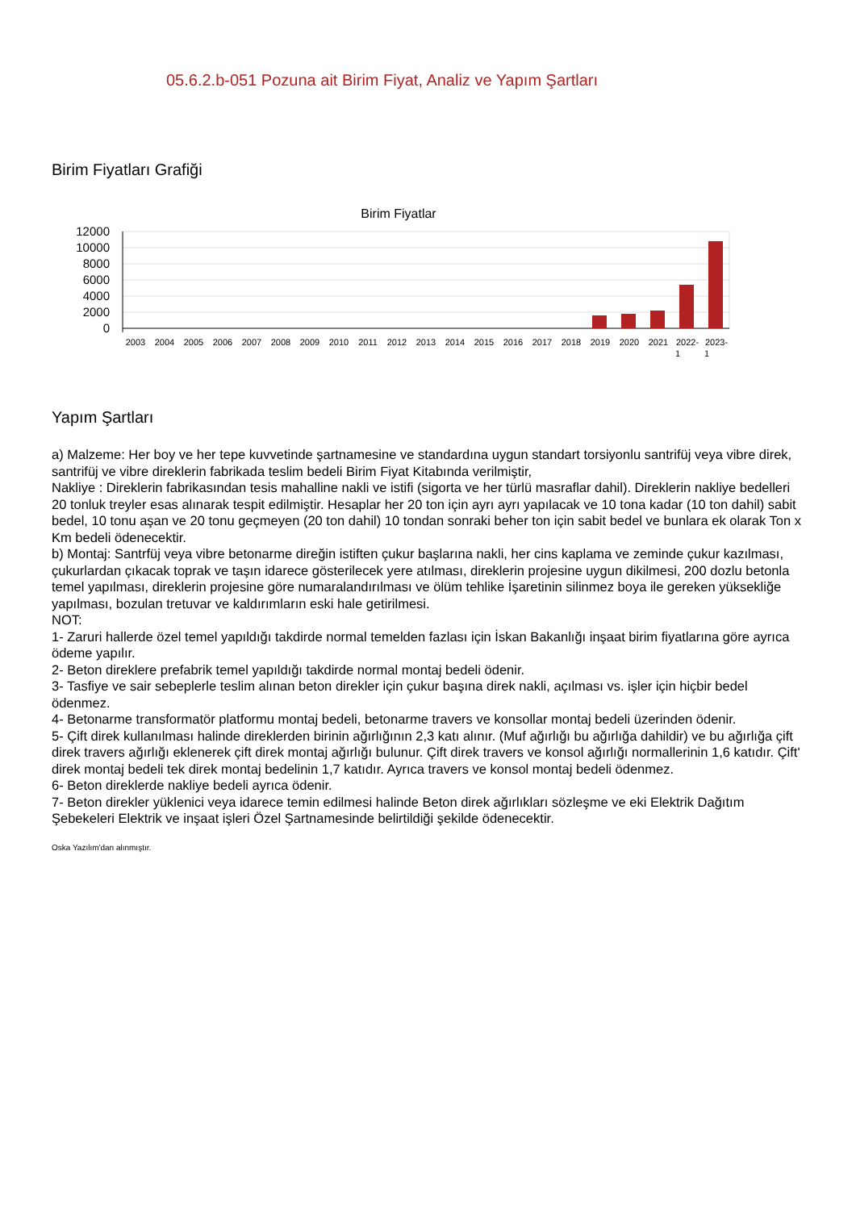05.6.2.b-051 Pozuna ait Birim Fiyat, Analiz ve Yapım Şartları
Birim Fiyatları Grafiği
Birim Fiyatlar
12000
10000
8000
6000
4000
2000
0
2003
2004
2005
2006
2007
2008
2009
2010
2011
2012
2013
2014
2015
2016
2017
2018
2019
2020
2021
2022-
2023-
1
1
Yapım Şartları
a) Malzeme: Her boy ve her tepe kuvvetinde şartnamesine ve standardına uygun standart torsiyonlu santrifüj veya vibre direk, santrifüj ve vibre direklerin fabrikada teslim bedeli Birim Fiyat Kitabında verilmiştir,
Nakliye : Direklerin fabrikasından tesis mahalline nakli ve istifi (sigorta ve her türlü masraflar dahil). Direklerin nakliye bedelleri 20 tonluk treyler esas alınarak tespit edilmiştir. Hesaplar her 20 ton için ayrı ayrı yapılacak ve 10 tona kadar (10 ton dahil) sabit bedel, 10 tonu aşan ve 20 tonu geçmeyen (20 ton dahil) 10 tondan sonraki beher ton için sabit bedel ve bunlara ek olarak Ton x Km bedeli ödenecektir.
b) Montaj: Santrfüj veya vibre betonarme direğin istiften çukur başlarına nakli, her cins kaplama ve zeminde çukur kazılması, çukurlardan çıkacak toprak ve taşın idarece gösterilecek yere atılması, direklerin projesine uygun dikilmesi, 200 dozlu betonla temel yapılması, direklerin projesine göre numaralandırılması ve ölüm tehlike İşaretinin silinmez boya ile gereken yüksekliğe yapılması, bozulan tretuvar ve kaldırımların eski hale getirilmesi.
NOT:
1- Zaruri hallerde özel temel yapıldığı takdirde normal temelden fazlası için İskan Bakanlığı inşaat birim fiyatlarına göre ayrıca ödeme yapılır.
2- Beton direklere prefabrik temel yapıldığı takdirde normal montaj bedeli ödenir.
3- Tasfiye ve sair sebeplerle teslim alınan beton direkler için çukur başına direk nakli, açılması vs. işler için hiçbir bedel ödenmez.
4- Betonarme transformatör platformu montaj bedeli, betonarme travers ve konsollar montaj bedeli üzerinden ödenir.
5- Çift direk kullanılması halinde direklerden birinin ağırlığının 2,3 katı alınır. (Muf ağırlığı bu ağırlığa dahildir) ve bu ağırlığa çift direk travers ağırlığı eklenerek çift direk montaj ağırlığı bulunur. Çift direk travers ve konsol ağırlığı normallerinin 1,6 katıdır. Çift' direk montaj bedeli tek direk montaj bedelinin 1,7 katıdır. Ayrıca travers ve konsol montaj bedeli ödenmez.
6- Beton direklerde nakliye bedeli ayrıca ödenir.
7- Beton direkler yüklenici veya idarece temin edilmesi halinde Beton direk ağırlıkları sözleşme ve eki Elektrik Dağıtım Şebekeleri Elektrik ve inşaat işleri Özel Şartnamesinde belirtildiği şekilde ödenecektir.
Oska Yazılım'dan alınmıştır.